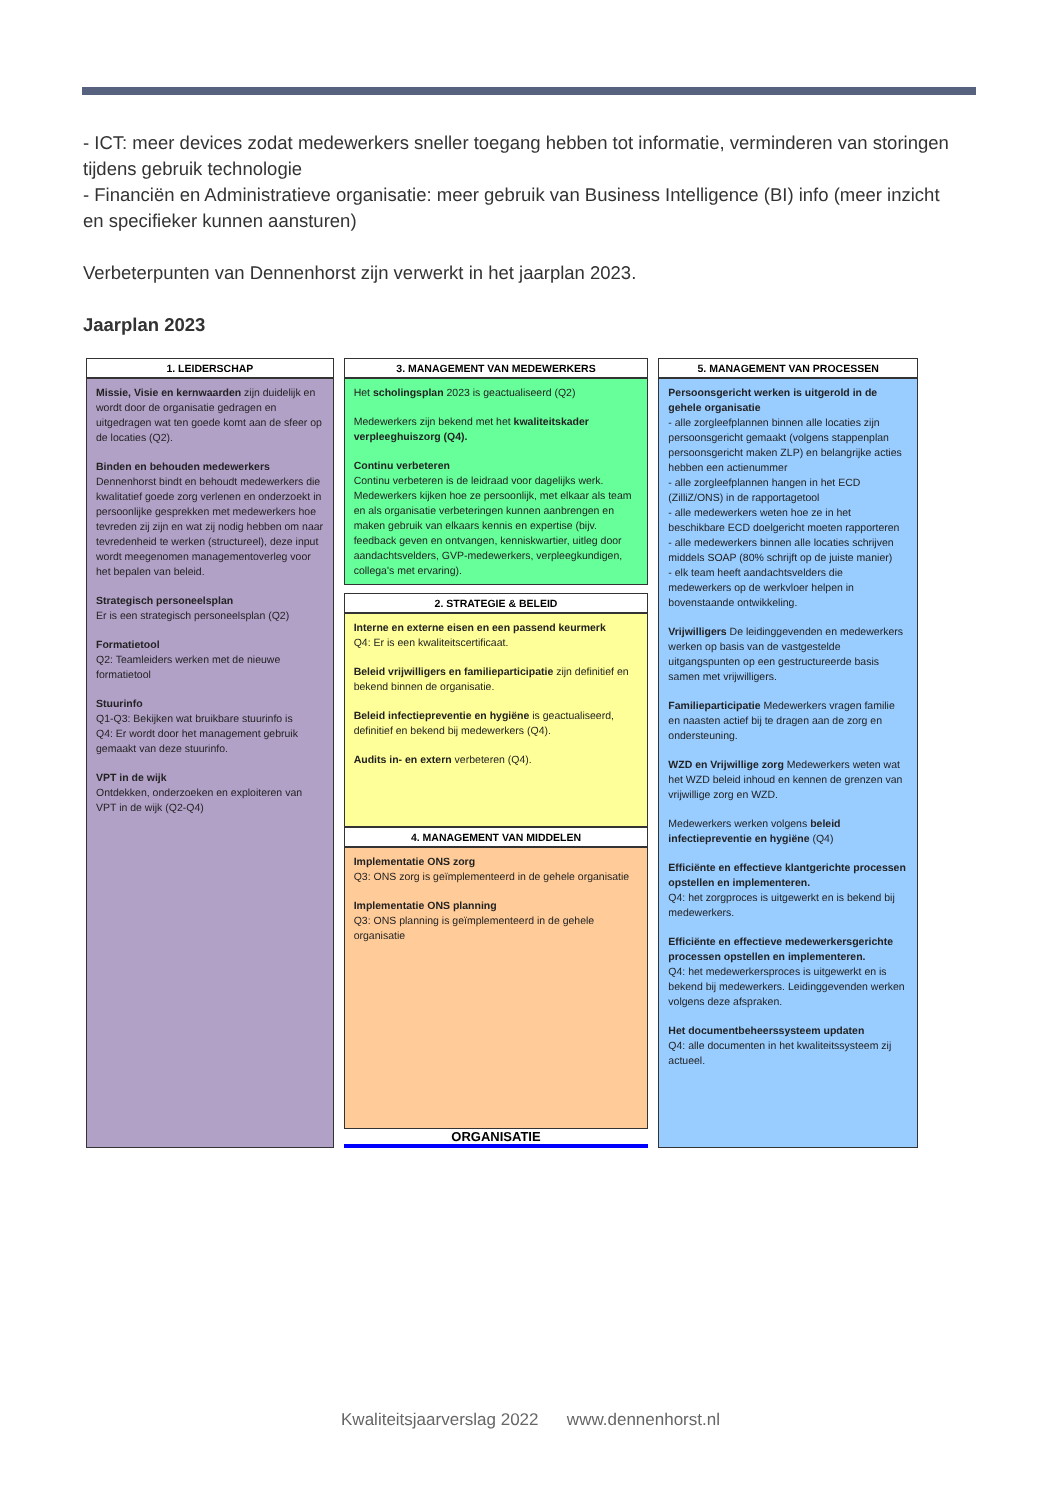- ICT: meer devices zodat medewerkers sneller toegang hebben tot informatie, verminderen van storingen tijdens gebruik technologie
- Financiën en Administratieve organisatie: meer gebruik van Business Intelligence (BI) info (meer inzicht en specifieker kunnen aansturen)
Verbeterpunten van Dennenhorst zijn verwerkt in het jaarplan 2023.
Jaarplan 2023
1. LEIDERSCHAP
Missie, Visie en kernwaarden zijn duidelijk en wordt door de organisatie gedragen en uitgedragen wat ten goede komt aan de sfeer op de locaties (Q2).
Binden en behouden medewerkers
Dennenhorst bindt en behoudt medewerkers die kwalitatief goede zorg verlenen en onderzoekt in persoonlijke gesprekken met medewerkers hoe tevreden zij zijn en wat zij nodig hebben om naar tevredenheid te werken (structureel), deze input wordt meegenomen managementoverleg voor het bepalen van beleid.
Strategisch personeelsplan
Er is een strategisch personeelsplan (Q2)
Formatietool
Q2: Teamleiders werken met de nieuwe formatietool
Stuurinfo
Q1-Q3: Bekijken wat bruikbare stuurinfo is
Q4: Er wordt door het management gebruik gemaakt van deze stuurinfo.
VPT in de wijk
Ontdekken, onderzoeken en exploiteren van VPT in de wijk (Q2-Q4)
3. MANAGEMENT VAN MEDEWERKERS
Het scholingsplan 2023 is geactualiseerd (Q2)
Medewerkers zijn bekend met het kwaliteitskader verpleeghuiszorg (Q4).
Continu verbeteren
Continu verbeteren is de leidraad voor dagelijks werk. Medewerkers kijken hoe ze persoonlijk, met elkaar als team en als organisatie verbeteringen kunnen aanbrengen en maken gebruik van elkaars kennis en expertise (bijv. feedback geven en ontvangen, kenniskwartier, uitleg door aandachtsvelders, GVP-medewerkers, verpleegkundigen, collega's met ervaring).
2. STRATEGIE & BELEID
Interne en externe eisen en een passend keurmerk
Q4: Er is een kwaliteitscertificaat.
Beleid vrijwilligers en familieparticipatie zijn definitief en bekend binnen de organisatie.
Beleid infectiepreventie en hygiëne is geactualiseerd, definitief en bekend bij medewerkers (Q4).
Audits in- en extern verbeteren (Q4).
4. MANAGEMENT VAN MIDDELEN
Implementatie ONS zorg
Q3: ONS zorg is geïmplementeerd in de gehele organisatie
Implementatie ONS planning
Q3: ONS planning is geïmplementeerd in de gehele organisatie
ORGANISATIE
5. MANAGEMENT VAN PROCESSEN
Persoonsgericht werken is uitgerold in de gehele organisatie
- alle zorgleefplannen binnen alle locaties zijn persoonsgericht gemaakt (volgens stappenplan persoonsgericht maken ZLP) en belangrijke acties hebben een actienummer
- alle zorgleefplannen hangen in het ECD (ZilliZ/ONS) in de rapportagetool
- alle medewerkers weten hoe ze in het beschikbare ECD doelgericht moeten rapporteren
- alle medewerkers binnen alle locaties schrijven middels SOAP (80% schrijft op de juiste manier)
- elk team heeft aandachtsvelders die medewerkers op de werkvloer helpen in bovenstaande ontwikkeling.
Vrijwilligers De leidinggevenden en medewerkers werken op basis van de vastgestelde uitgangspunten op een gestructureerde basis samen met vrijwilligers.
Familieparticipatie Medewerkers vragen familie en naasten actief bij te dragen aan de zorg en ondersteuning.
WZD en Vrijwillige zorg Medewerkers weten wat het WZD beleid inhoud en kennen de grenzen van vrijwillige zorg en WZD.
Medewerkers werken volgens beleid infectiepreventie en hygiëne (Q4)
Efficiënte en effectieve klantgerichte processen opstellen en implementeren.
Q4: het zorgproces is uitgewerkt en is bekend bij medewerkers.
Efficiënte en effectieve medewerkersgerichte processen opstellen en implementeren.
Q4: het medewerkersproces is uitgewerkt en is bekend bij medewerkers. Leidinggevenden werken volgens deze afspraken.
Het documentbeheerssysteem updaten
Q4: alle documenten in het kwaliteitssysteem zij actueel.
Kwaliteitsjaarverslag 2022 www.dennenhorst.nl